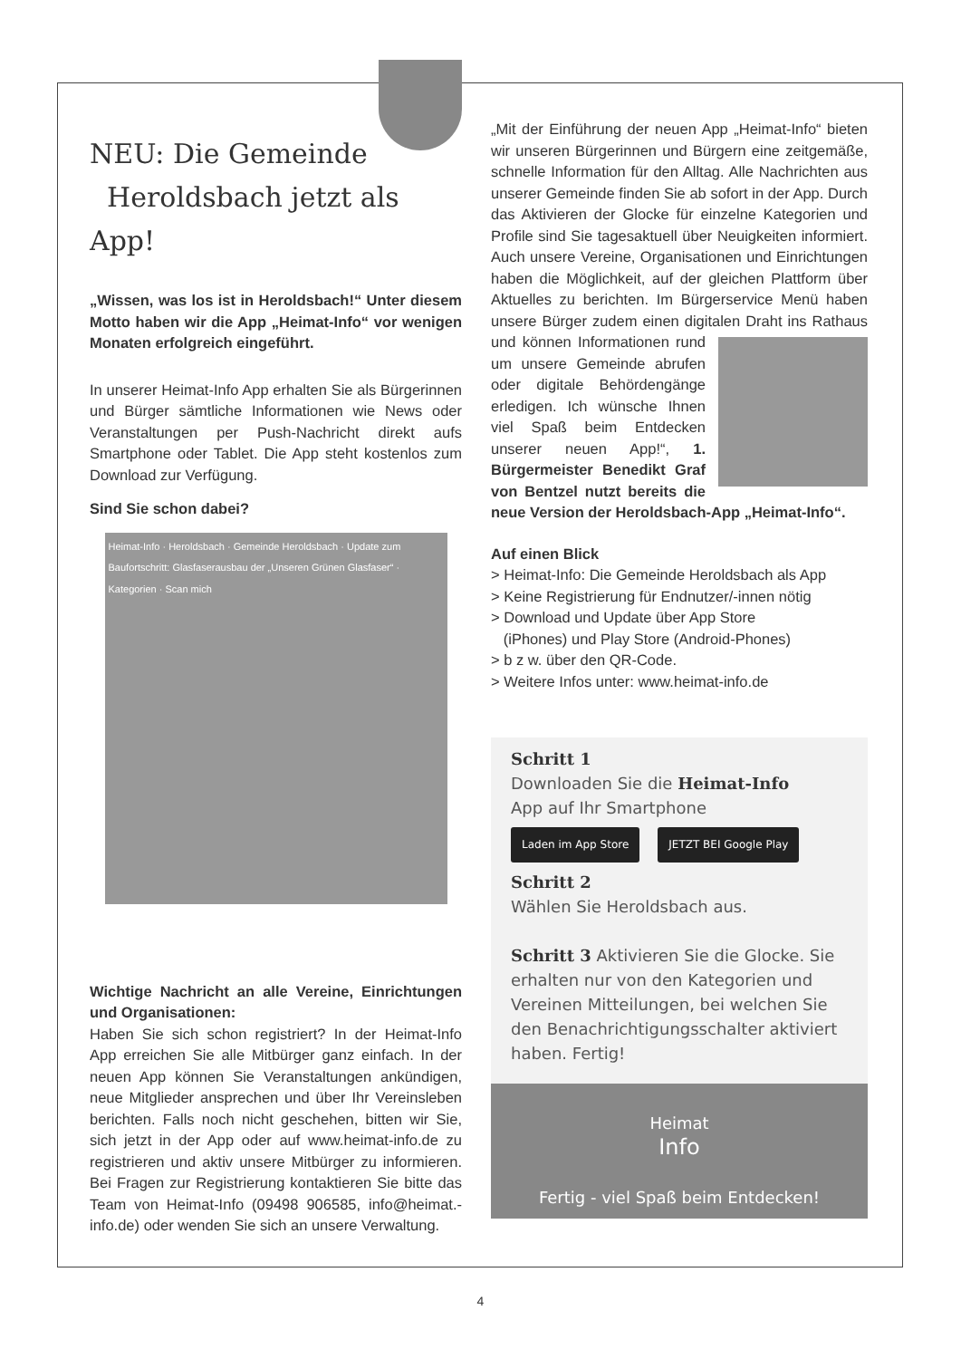NEU: Die Gemeinde
Heroldsbach jetzt als App!
„Wissen, was los ist in Heroldsbach!“ Unter diesem Motto haben wir die App „Heimat-Info“ vor wenigen Monaten erfolgreich eingeführt.
In unserer Heimat-Info App erhalten Sie als Bürgerinnen und Bürger sämtliche Informationen wie News oder Veranstaltungen per Push-Nachricht direkt aufs Smartphone oder Tablet. Die App steht kostenlos zum Download zur Verfügung.
Sind Sie schon dabei?
Heimat-Info · Heroldsbach · Gemeinde Heroldsbach · Update zum Baufortschritt: Glasfaserausbau der „Unseren Grünen Glasfaser“ · Kategorien · Scan mich
Wichtige Nachricht an alle Vereine, Einrichtungen und Organisationen:
Haben Sie sich schon registriert? In der Heimat-Info App erreichen Sie alle Mitbürger ganz einfach. In der neuen App können Sie Veranstaltungen ankündigen, neue Mitglieder ansprechen und über Ihr Vereinsleben berichten. Falls noch nicht geschehen, bitten wir Sie, sich jetzt in der App oder auf www.heimat-info.de zu registrieren und aktiv unsere Mitbürger zu informieren. Bei Fragen zur Registrierung kontaktieren Sie bitte das Team von Heimat-Info (09498 906585, info@heimat.-info.de) oder wenden Sie sich an unsere Verwaltung.
„Mit der Einführung der neuen App „Heimat-Info“ bieten wir unseren Bürgerinnen und Bürgern eine zeitgemäße, schnelle Information für den Alltag. Alle Nachrichten aus unserer Gemeinde finden Sie ab sofort in der App. Durch das Aktivieren der Glocke für einzelne Kategorien und Profile sind Sie tagesaktuell über Neuigkeiten informiert. Auch unsere Vereine, Organisationen und Einrichtungen haben die Möglichkeit, auf der gleichen Plattform über Aktuelles zu berichten. Im Bürgerservice Menü haben unsere Bürger zudem einen digitalen Draht ins Rathaus und können Informationen rund um unsere Gemeinde abrufen oder digitale Behördengänge erledigen. Ich wünsche Ihnen viel Spaß beim Entdecken unserer neuen App!“, 1. Bürgermeister Benedikt Graf von Bentzel nutzt bereits die neue Version der Heroldsbach-App „Heimat-Info“.
Auf einen Blick
> Heimat-Info: Die Gemeinde Heroldsbach als App
> Keine Registrierung für Endnutzer/-innen nötig
> Download und Update über App Store
(iPhones) und Play Store (Android-Phones)
> b z w. über den QR-Code.
> Weitere Infos unter: www.heimat-info.de
Schritt 1
Downloaden Sie die Heimat-Info
App auf Ihr Smartphone
Laden im App Store JETZT BEI Google Play
Schritt 2
Wählen Sie Heroldsbach aus.
Schritt 3 Aktivieren Sie die Glocke. Sie erhalten nur von den Kategorien und Vereinen Mitteilungen, bei welchen Sie den Benachrichtigungsschalter aktiviert haben. Fertig!
Heimat
Info
Fertig - viel Spaß beim Entdecken!
4